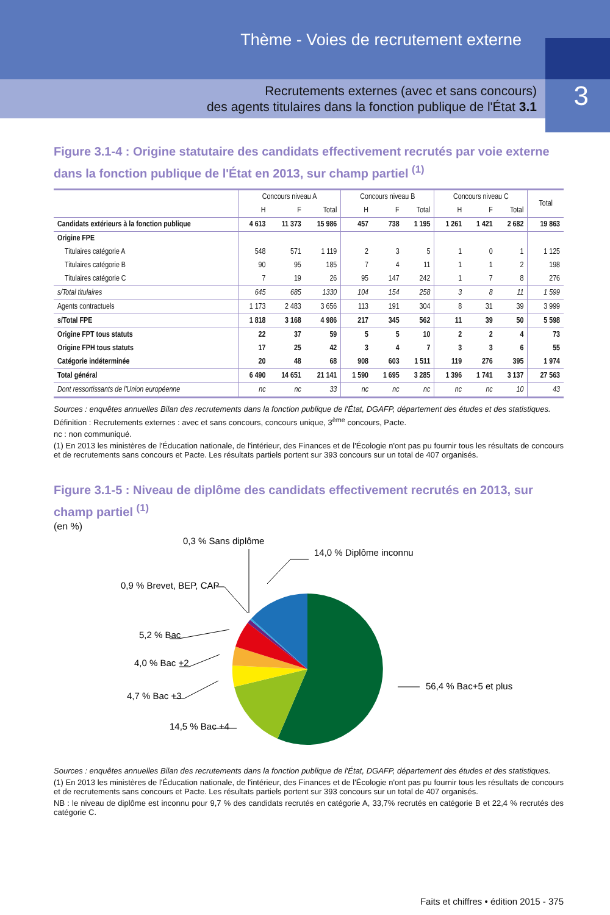Thème - Voies de recrutement externe
3
Recrutements externes (avec et sans concours)
des agents titulaires dans la fonction publique de l'État 3.1
Figure 3.1-4 : Origine statutaire des candidats effectivement recrutés par voie externe dans la fonction publique de l'État en 2013, sur champ partiel <sup>(1)</sup>
| | Concours niveau A | | | Concours niveau B | | | Concours niveau C | | | Total |
| --- | --- | --- | --- | --- | --- | --- | --- | --- | --- | --- |
| | H | F | Total | H | F | Total | H | F | Total | |
| Candidats extérieurs à la fonction publique | 4 613 | 11 373 | 15 986 | 457 | 738 | 1 195 | 1 261 | 1 421 | 2 682 | 19 863 |
| Origine FPE | | | | | | | | | | |
| Titulaires catégorie A | 548 | 571 | 1 119 | 2 | 3 | 5 | 1 | 0 | 1 | 1 125 |
| Titulaires catégorie B | 90 | 95 | 185 | 7 | 4 | 11 | 1 | 1 | 2 | 198 |
| Titulaires catégorie C | 7 | 19 | 26 | 95 | 147 | 242 | 1 | 7 | 8 | 276 |
| s/Total titulaires | 645 | 685 | 1330 | 104 | 154 | 258 | 3 | 8 | 11 | 1 599 |
| Agents contractuels | 1 173 | 2 483 | 3 656 | 113 | 191 | 304 | 8 | 31 | 39 | 3 999 |
| s/Total FPE | 1 818 | 3 168 | 4 986 | 217 | 345 | 562 | 11 | 39 | 50 | 5 598 |
| Origine FPT tous statuts | 22 | 37 | 59 | 5 | 5 | 10 | 2 | 2 | 4 | 73 |
| Origine FPH tous statuts | 17 | 25 | 42 | 3 | 4 | 7 | 3 | 3 | 6 | 55 |
| Catégorie indéterminée | 20 | 48 | 68 | 908 | 603 | 1 511 | 119 | 276 | 395 | 1 974 |
| Total général | 6 490 | 14 651 | 21 141 | 1 590 | 1 695 | 3 285 | 1 396 | 1 741 | 3 137 | 27 563 |
| Dont ressortissants de l'Union européenne | nc | nc | 33 | nc | nc | nc | nc | nc | 10 | 43 |
Sources : enquêtes annuelles Bilan des recrutements dans la fonction publique de l'État, DGAFP, département des études et des statistiques.
Définition : Recrutements externes : avec et sans concours, concours unique, 3<sup>ème</sup> concours, Pacte.
nc : non communiqué.
(1) En 2013 les ministères de l'Éducation nationale, de l'intérieur, des Finances et de l'Écologie n'ont pas pu fournir tous les résultats de concours et de recrutements sans concours et Pacte. Les résultats partiels portent sur 393 concours sur un total de 407 organisés.
Figure 3.1-5 : Niveau de diplôme des candidats effectivement recrutés en 2013, sur champ partiel <sup>(1)</sup>
(en %)
0,3 % Sans diplôme
14,0 % Diplôme inconnu
0,9 % Brevet, BEP, CAP
5,2 % Bac
4,0 % Bac +2
4,7 % Bac +3
14,5 % Bac +4
56,4 % Bac+5 et plus
Sources : enquêtes annuelles Bilan des recrutements dans la fonction publique de l'État, DGAFP, département des études et des statistiques.
(1) En 2013 les ministères de l'Éducation nationale, de l'intérieur, des Finances et de l'Écologie n'ont pas pu fournir tous les résultats de concours et de recrutements sans concours et Pacte. Les résultats partiels portent sur 393 concours sur un total de 407 organisés.
NB : le niveau de diplôme est inconnu pour 9,7 % des candidats recrutés en catégorie A, 33,7% recrutés en catégorie B et 22,4 % recrutés des catégorie C.
Faits et chiffres • édition 2015 - 375